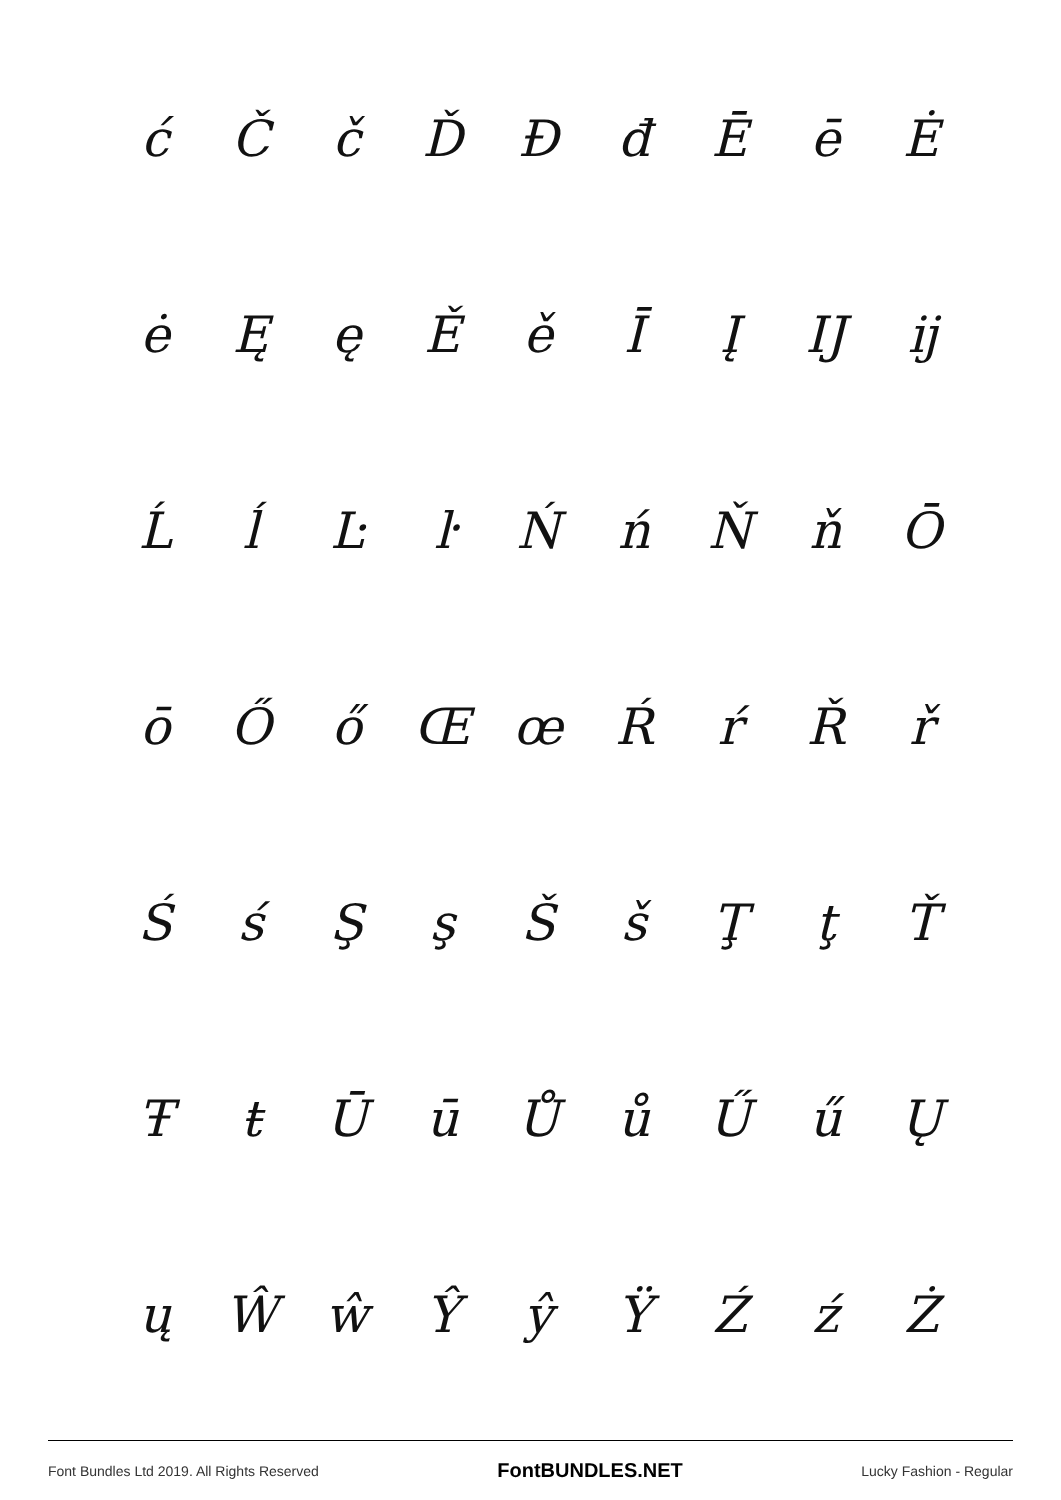ćČčĎĐđĒēĖ
ėĘęĚěĪĮĲĳ
ĹĺĿŀŃńŇňŌ
ōŐőŒœŔŕŘř
ŚśŞşŠšŢţŤ
ŦŧŪūŮůŰűŲ
ųŴŵŶŷŸŹźŻ
Font Bundles Ltd 2019. All Rights Reserved FontBUNDLES.NET Lucky Fashion - Regular